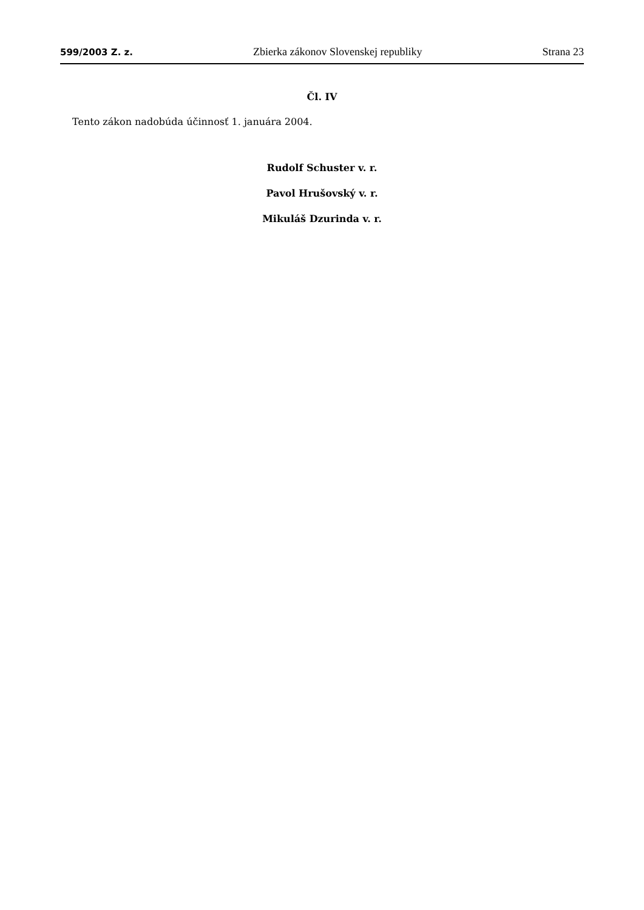599/2003 Z. z. Zbierka zákonov Slovenskej republiky Strana 23
Čl. IV
Tento zákon nadobúda účinnosť 1. januára 2004.
Rudolf Schuster v. r.
Pavol Hrušovský v. r.
Mikuláš Dzurinda v. r.